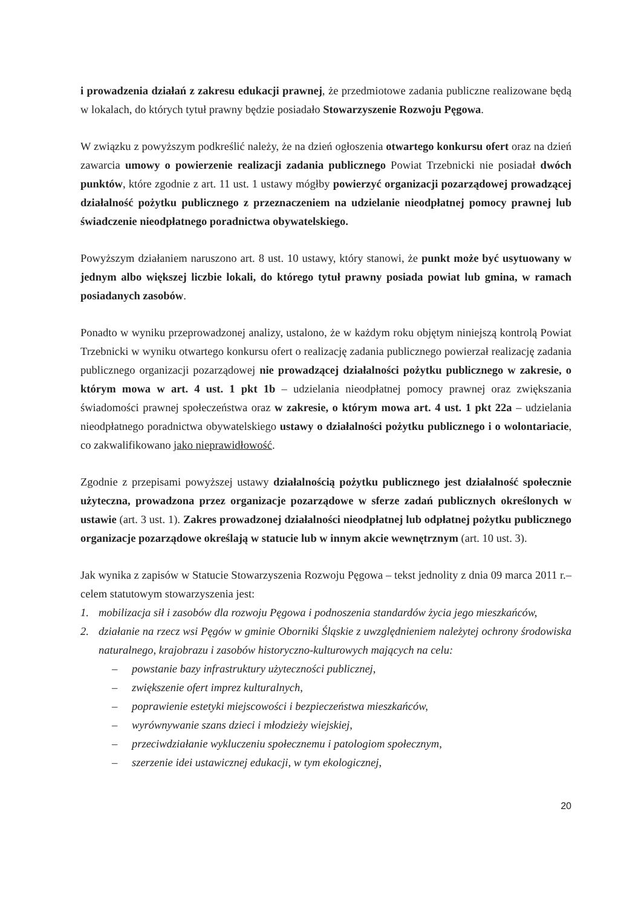i prowadzenia działań z zakresu edukacji prawnej, że przedmiotowe zadania publiczne realizowane będą w lokalach, do których tytuł prawny będzie posiadało Stowarzyszenie Rozwoju Pęgowa.
W związku z powyższym podkreślić należy, że na dzień ogłoszenia otwartego konkursu ofert oraz na dzień zawarcia umowy o powierzenie realizacji zadania publicznego Powiat Trzebnicki nie posiadał dwóch punktów, które zgodnie z art. 11 ust. 1 ustawy mógłby powierzyć organizacji pozarządowej prowadzącej działalność pożytku publicznego z przeznaczeniem na udzielanie nieodpłatnej pomocy prawnej lub świadczenie nieodpłatnego poradnictwa obywatelskiego.
Powyższym działaniem naruszono art. 8 ust. 10 ustawy, który stanowi, że punkt może być usytuowany w jednym albo większej liczbie lokali, do którego tytuł prawny posiada powiat lub gmina, w ramach posiadanych zasobów.
Ponadto w wyniku przeprowadzonej analizy, ustalono, że w każdym roku objętym niniejszą kontrolą Powiat Trzebnicki w wyniku otwartego konkursu ofert o realizację zadania publicznego powierzał realizację zadania publicznego organizacji pozarządowej nie prowadzącej działalności pożytku publicznego w zakresie, o którym mowa w art. 4 ust. 1 pkt 1b – udzielania nieodpłatnej pomocy prawnej oraz zwiększania świadomości prawnej społeczeństwa oraz w zakresie, o którym mowa art. 4 ust. 1 pkt 22a – udzielania nieodpłatnego poradnictwa obywatelskiego ustawy o działalności pożytku publicznego i o wolontariacie, co zakwalifikowano jako nieprawidłowość.
Zgodnie z przepisami powyższej ustawy działalnością pożytku publicznego jest działalność społecznie użyteczna, prowadzona przez organizacje pozarządowe w sferze zadań publicznych określonych w ustawie (art. 3 ust. 1). Zakres prowadzonej działalności nieodpłatnej lub odpłatnej pożytku publicznego organizacje pozarządowe określają w statucie lub w innym akcie wewnętrznym (art. 10 ust. 3).
Jak wynika z zapisów w Statucie Stowarzyszenia Rozwoju Pęgowa – tekst jednolity z dnia 09 marca 2011 r.– celem statutowym stowarzyszenia jest:
1. mobilizacja sił i zasobów dla rozwoju Pęgowa i podnoszenia standardów życia jego mieszkańców,
2. działanie na rzecz wsi Pęgów w gminie Oborniki Śląskie z uwzględnieniem należytej ochrony środowiska naturalnego, krajobrazu i zasobów historyczno-kulturowych mających na celu:
– powstanie bazy infrastruktury użyteczności publicznej,
– zwiększenie ofert imprez kulturalnych,
– poprawienie estetyki miejscowości i bezpieczeństwa mieszkańców,
– wyrównywanie szans dzieci i młodzieży wiejskiej,
– przeciwdziałanie wykluczeniu społecznemu i patologiom społecznym,
– szerzenie idei ustawicznej edukacji, w tym ekologicznej,
20